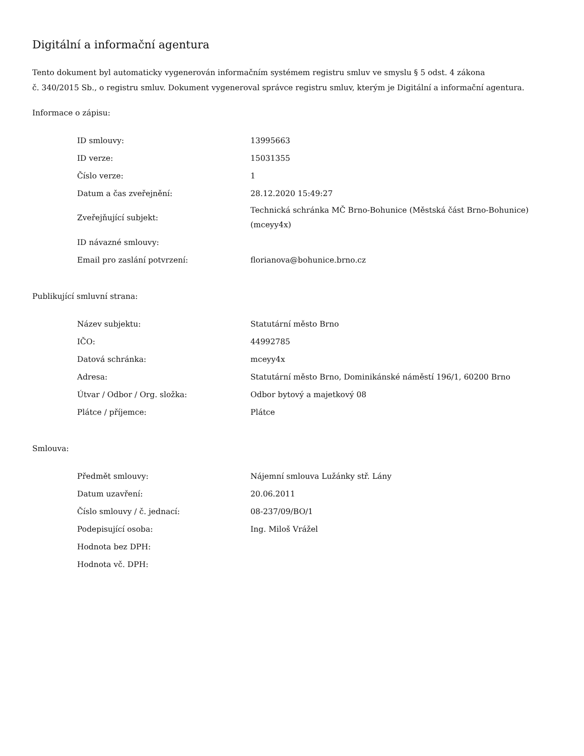Digitální a informační agentura
Tento dokument byl automaticky vygenerován informačním systémem registru smluv ve smyslu § 5 odst. 4 zákona
č. 340/2015 Sb., o registru smluv. Dokument vygeneroval správce registru smluv, kterým je Digitální a informační agentura.
Informace o zápisu:
| ID smlouvy: | 13995663 |
| ID verze: | 15031355 |
| Číslo verze: | 1 |
| Datum a čas zveřejnění: | 28.12.2020 15:49:27 |
| Zveřejňující subjekt: | Technická schránka MČ Brno-Bohunice (Městská část Brno-Bohunice) (mceyy4x) |
| ID návazné smlouvy: | |
| Email pro zaslání potvrzení: | florianova@bohunice.brno.cz |
Publikující smluvní strana:
| Název subjektu: | Statutární město Brno |
| IČO: | 44992785 |
| Datová schránka: | mceyy4x |
| Adresa: | Statutární město Brno, Dominikánské náměstí 196/1, 60200 Brno |
| Útvar / Odbor / Org. složka: | Odbor bytový a majetkový 08 |
| Plátce / příjemce: | Plátce |
Smlouva:
| Předmět smlouvy: | Nájemní smlouva Lužánky stř. Lány |
| Datum uzavření: | 20.06.2011 |
| Číslo smlouvy / č. jednací: | 08-237/09/BO/1 |
| Podepisující osoba: | Ing. Miloš Vrážel |
| Hodnota bez DPH: | |
| Hodnota vč. DPH: | |